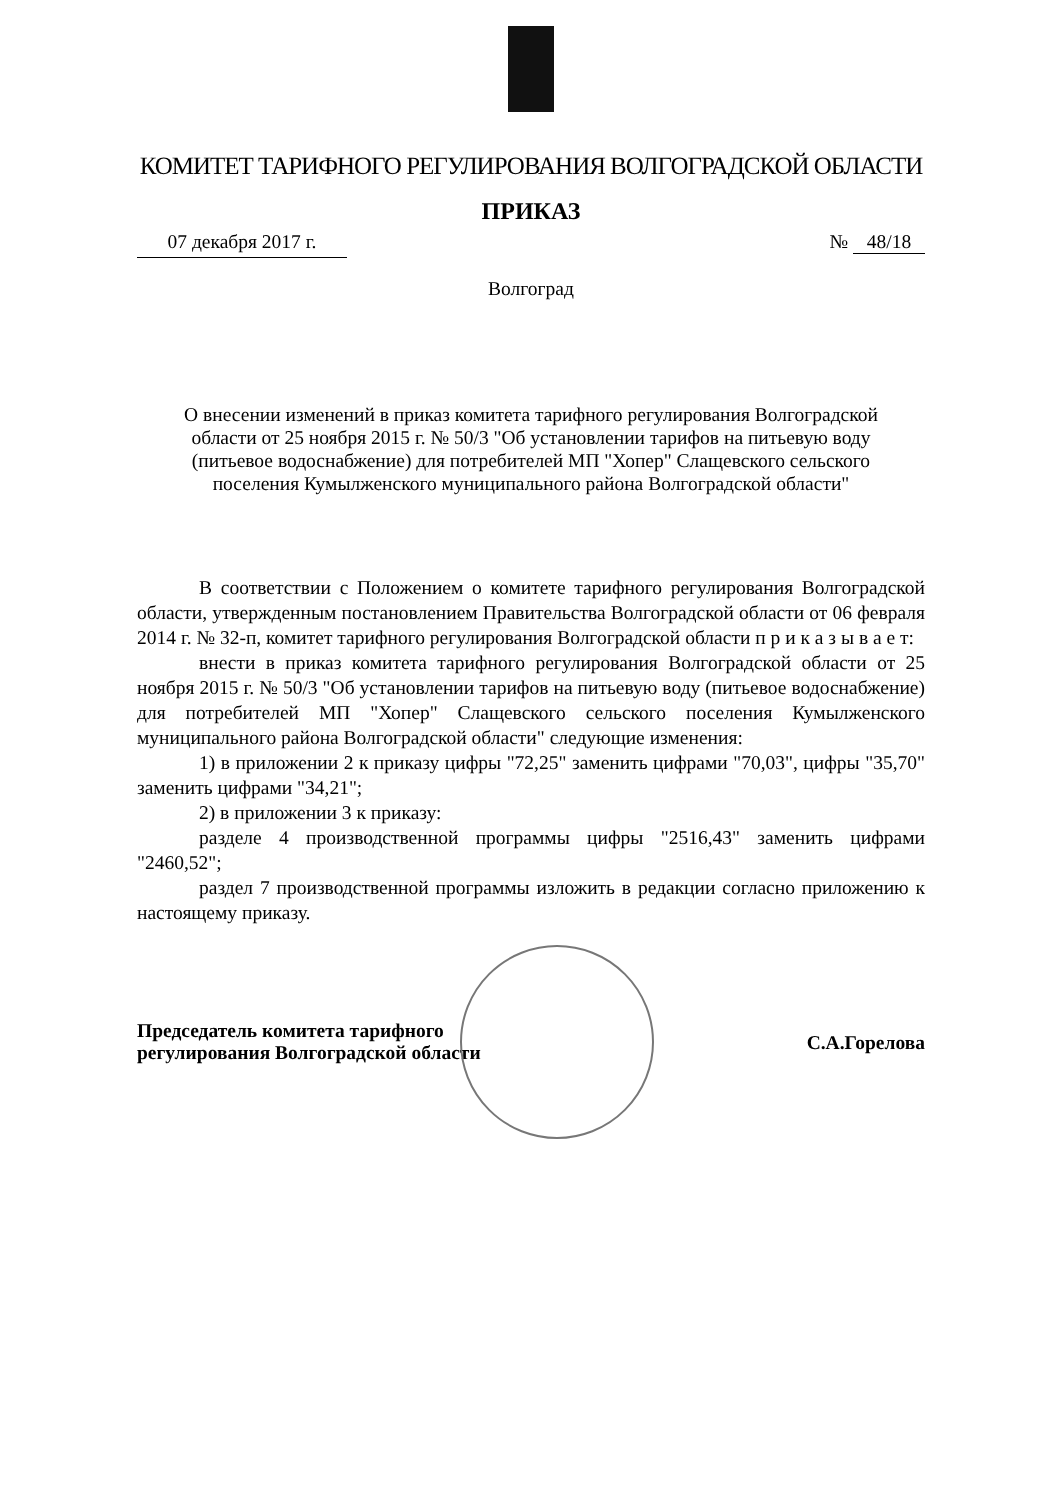КОМИТЕТ ТАРИФНОГО РЕГУЛИРОВАНИЯ ВОЛГОГРАДСКОЙ ОБЛАСТИ
ПРИКАЗ
07 декабря 2017 г.
№ 48/18
Волгоград
О внесении изменений в приказ комитета тарифного регулирования Волгоградской области от 25 ноября 2015 г. № 50/3 "Об установлении тарифов на питьевую воду (питьевое водоснабжение) для потребителей МП "Хопер" Слащевского сельского поселения Кумылженского муниципального района Волгоградской области"
В соответствии с Положением о комитете тарифного регулирования Волгоградской области, утвержденным постановлением Правительства Волгоградской области от 06 февраля 2014 г. № 32-п, комитет тарифного регулирования Волгоградской области п р и к а з ы в а е т:
внести в приказ комитета тарифного регулирования Волгоградской области от 25 ноября 2015 г. № 50/3 "Об установлении тарифов на питьевую воду (питьевое водоснабжение) для потребителей МП "Хопер" Слащевского сельского поселения Кумылженского муниципального района Волгоградской области" следующие изменения:
1) в приложении 2 к приказу цифры "72,25" заменить цифрами "70,03", цифры "35,70" заменить цифрами "34,21";
2) в приложении 3 к приказу:
разделе 4 производственной программы цифры "2516,43" заменить цифрами "2460,52";
раздел 7 производственной программы изложить в редакции согласно приложению к настоящему приказу.
Председатель комитета тарифного
регулирования Волгоградской области
С.А.Горелова